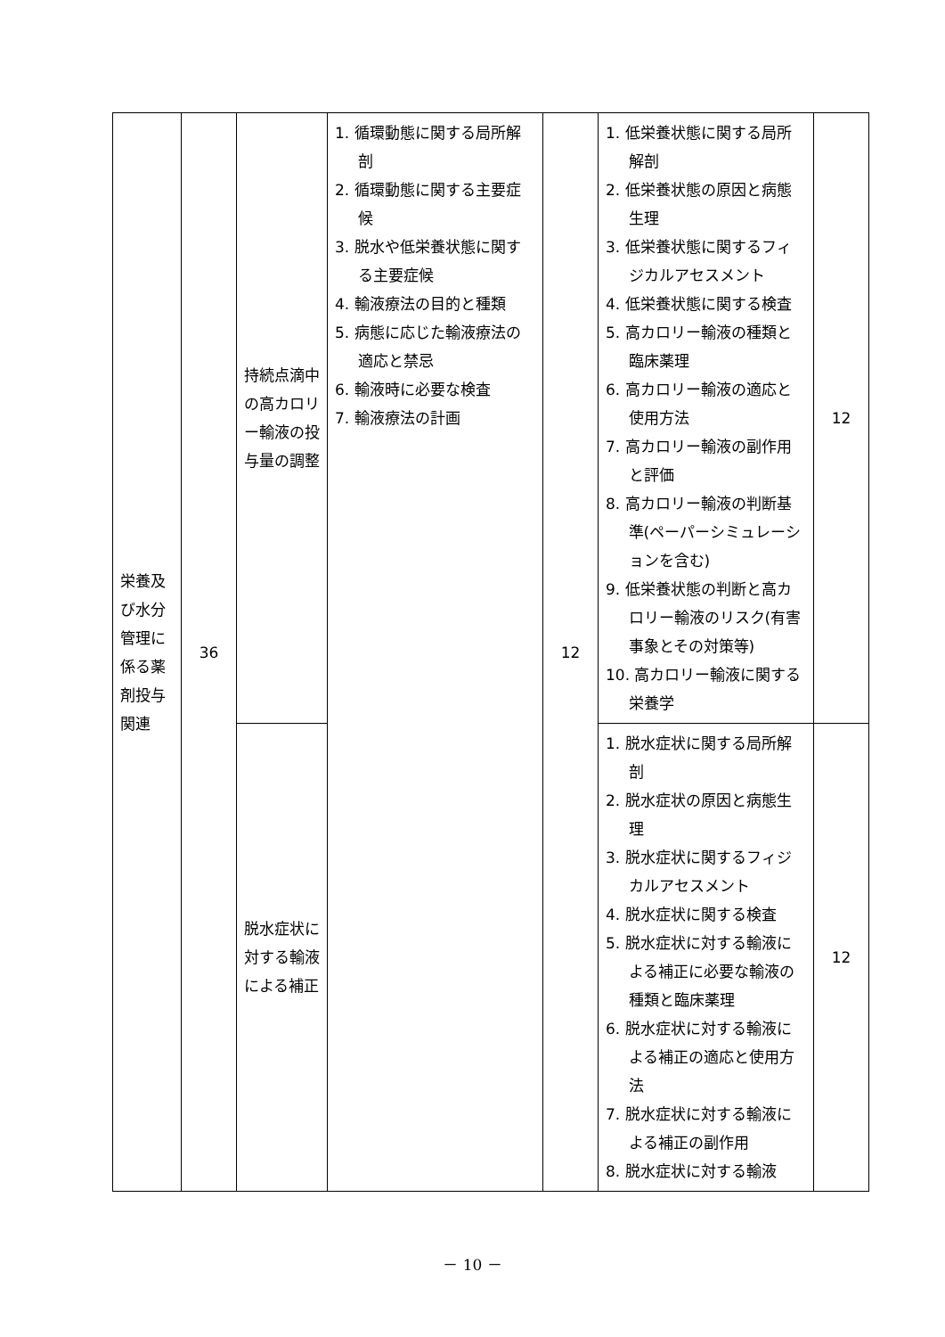| 栄養及び水分管理に係る薬剤投与関連 | 36 | 持続点滴中の高カロリー輸液の投与量の調整 | 1. 循環動態に関する局所解剖 2. 循環動態に関する主要症候 3. 脱水や低栄養状態に関する主要症候 4. 輸液療法の目的と種類 5. 病態に応じた輸液療法の適応と禁忌 6. 輸液時に必要な検査 7. 輸液療法の計画 | 12 | 1. 低栄養状態に関する局所解剖 2. 低栄養状態の原因と病態生理 3. 低栄養状態に関するフィジカルアセスメント 4. 低栄養状態に関する検査 5. 高カロリー輸液の種類と臨床薬理 6. 高カロリー輸液の適応と使用方法 7. 高カロリー輸液の副作用と評価 8. 高カロリー輸液の判断基準(ペーパーシミュレーションを含む) 9. 低栄養状態の判断と高カロリー輸液のリスク(有害事象とその対策等) 10. 高カロリー輸液に関する栄養学 | 12 |
| | | 脱水症状に対する輸液による補正 | | | 1. 脱水症状に関する局所解剖 2. 脱水症状の原因と病態生理 3. 脱水症状に関するフィジカルアセスメント 4. 脱水症状に関する検査 5. 脱水症状に対する輸液による補正に必要な輸液の種類と臨床薬理 6. 脱水症状に対する輸液による補正の適応と使用方法 7. 脱水症状に対する輸液による補正の副作用 8. 脱水症状に対する輸液 | 12 |
－ 10 －